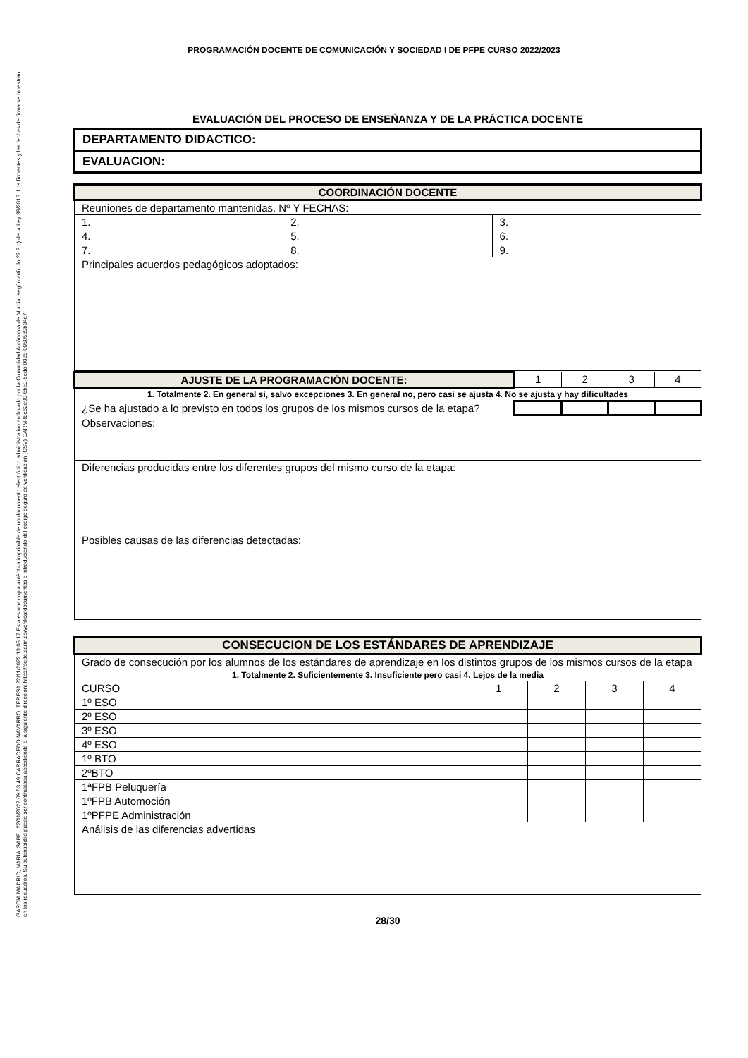PROGRAMACIÓN DOCENTE DE COMUNICACIÓN Y SOCIEDAD I DE PFPE CURSO 2022/2023
EVALUACIÓN DEL PROCESO DE ENSEÑANZA Y DE LA PRÁCTICA DOCENTE
| DEPARTAMENTO DIDACTICO: |
| EVALUACION: |
| COORDINACIÓN DOCENTE | | |
| Reuniones de departamento mantenidas. Nº Y FECHAS: | | |
| 1. | 2. | 3. |
| 4. | 5. | 6. |
| 7. | 8. | 9. |
| Principales acuerdos pedagógicos adoptados: | | |
| AJUSTE DE LA PROGRAMACIÓN DOCENTE: | 1 | 2 | 3 | 4 |
| 1. Totalmente 2. En general si, salvo excepciones 3. En general no, pero casi se ajusta 4. No se ajusta y hay dificultades | | | | |
| ¿Se ha ajustado a lo previsto en todos los grupos de los mismos cursos de la etapa? | | | | |
| Observaciones: | | | | |
| Diferencias producidas entre los diferentes grupos del mismo curso de la etapa: | | | | |
| Posibles causas de las diferencias detectadas: | | | | |
| CONSECUCION DE LOS ESTÁNDARES DE APRENDIZAJE | | | | |
| Grado de consecución por los alumnos de los estándares de aprendizaje en los distintos grupos de los mismos cursos de la etapa | | | | |
| 1. Totalmente 2. Suficientemente 3. Insuficiente pero casi 4. Lejos de la media | | | | |
| CURSO | 1 | 2 | 3 | 4 |
| 1º ESO | | | | |
| 2º ESO | | | | |
| 3º ESO | | | | |
| 4º ESO | | | | |
| 1º BTO | | | | |
| 2ºBTO | | | | |
| 1ªFPB Peluquería | | | | |
| 1ºFPB Automoción | | | | |
| 1ºPFPE Administración | | | | |
| Análisis de las diferencias advertidas | | | | |
28/30
GARCÍA MADRID, MARÍA ISABEL 22/11/2022 09:53:49 CARRACEDO NAVARRO, TERESA 22/11/2022 13:05:17 Esta es una copia auténtica imprimible de un documento electrónico administrativo archivado por la Comunidad Autónoma de Murcia, según artículo 27.3.c) de la Ley 39/2015. Los firmantes y las fechas de firma se muestran en los recuadros. Su autenticidad puede ser contrastada accediendo a la siguiente dirección: https://sede.carm.es/verificardocumentos e introduciendo del código seguro de verificación (CSV) CARM-f8e62e99-6be9-5eda-0028-0050569b34e7